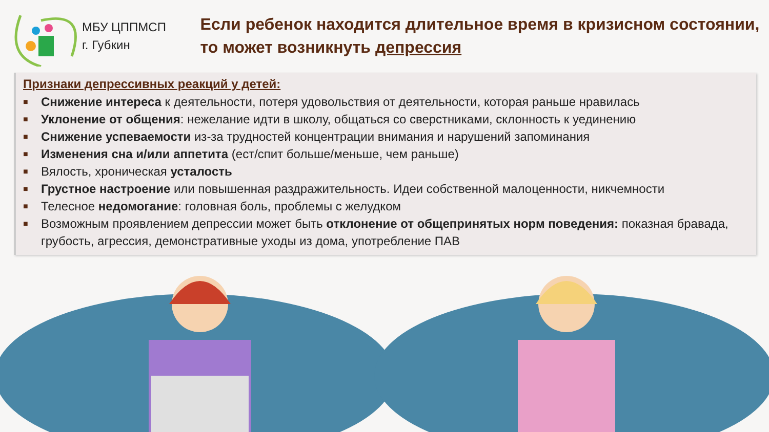МБУ ЦППМСП
г. Губкин
Если ребенок находится длительное время в кризисном состоянии, то может возникнуть депрессия
Признаки депрессивных реакций у детей:
■ Снижение интереса к деятельности, потеря удовольствия от деятельности, которая раньше нравилась
■ Уклонение от общения: нежелание идти в школу, общаться со сверстниками, склонность к уединению
■ Снижение успеваемости из-за трудностей концентрации внимания и нарушений запоминания
■ Изменения сна и/или аппетита (ест/спит больше/меньше, чем раньше)
■ Вялость, хроническая усталость
■ Грустное настроение или повышенная раздражительность. Идеи собственной малоценности, никчемности
■ Телесное недомогание: головная боль, проблемы с желудком
■ Возможным проявлением депрессии может быть отклонение от общепринятых норм поведения: показная бравада, грубость, агрессия, демонстративные уходы из дома, употребление ПАВ